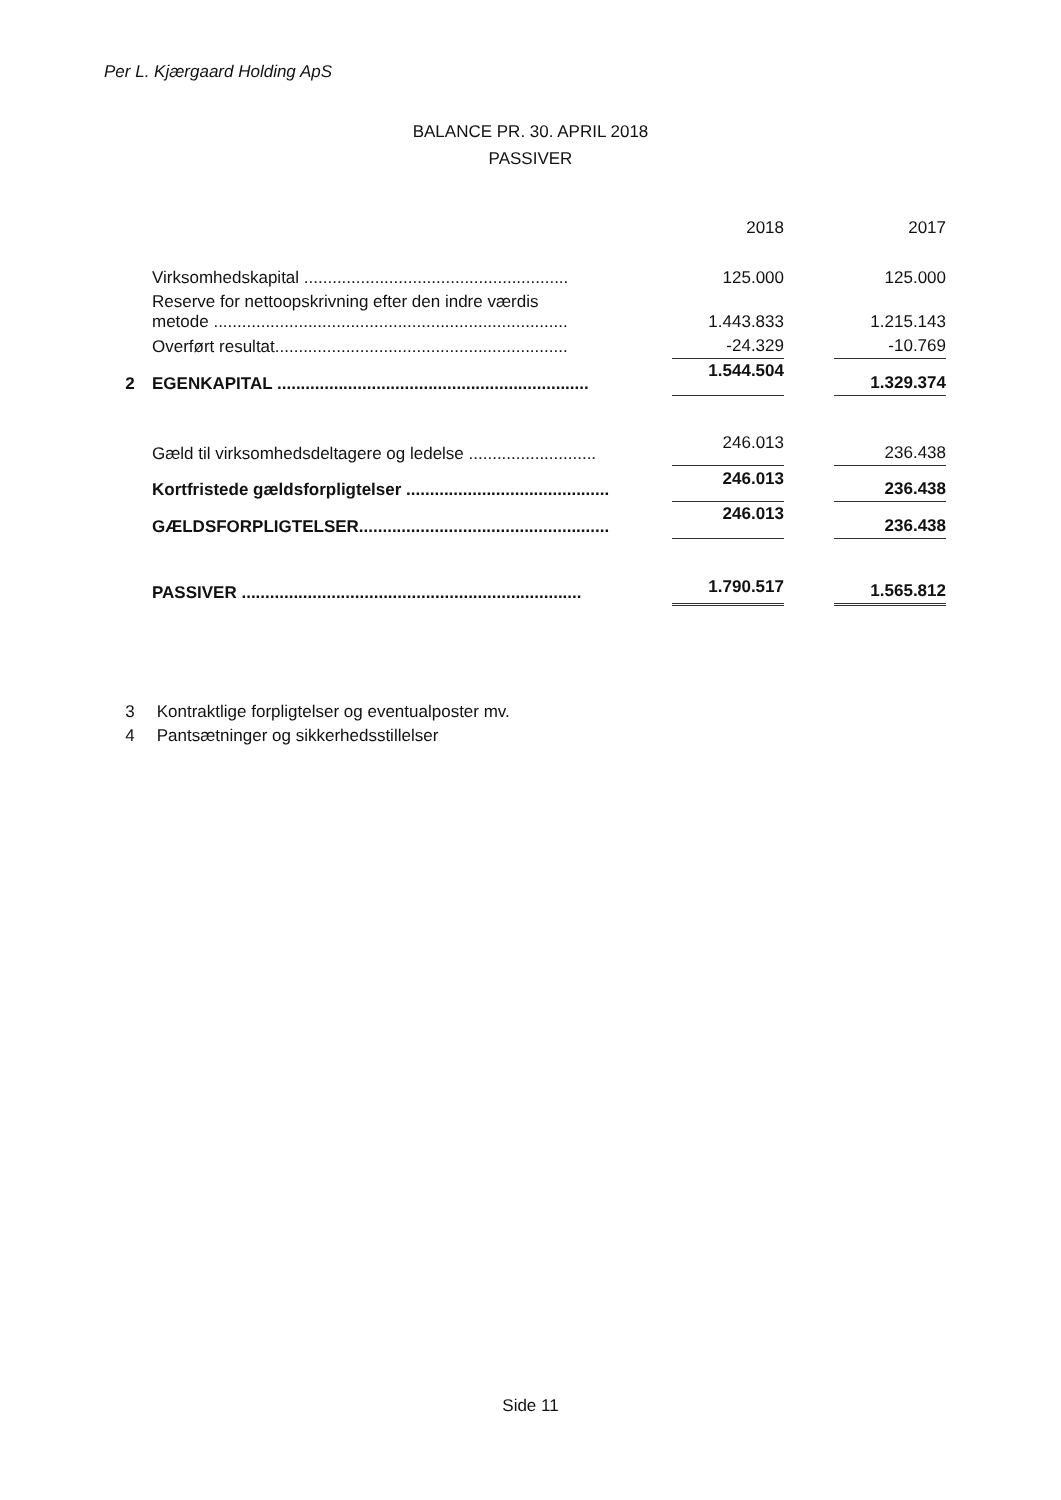Per L. Kjærgaard Holding ApS
BALANCE PR. 30. APRIL 2018
PASSIVER
| | | 2018 | | 2017 |
| --- | --- | --- | --- | --- |
| | Virksomhedskapital ........................................................ | 125.000 | | 125.000 |
| | Reserve for nettoopskrivning efter den indre værdis metode ........................................................................... | 1.443.833 | | 1.215.143 |
| | Overført resultat.............................................................. | -24.329 | | -10.769 |
| 2 | EGENKAPITAL .................................................................. | 1.544.504 | | 1.329.374 |
| | Gæld til virksomhedsdeltagere og ledelse ........................... | 246.013 | | 236.438 |
| | Kortfristede gældsforpligtelser ........................................... | 246.013 | | 236.438 |
| | GÆLDSFORPLIGTELSER..................................................... | 246.013 | | 236.438 |
| | PASSIVER ........................................................................ | 1.790.517 | | 1.565.812 |
3 Kontraktlige forpligtelser og eventualposter mv.
4 Pantsætninger og sikkerhedsstillelser
Side 11